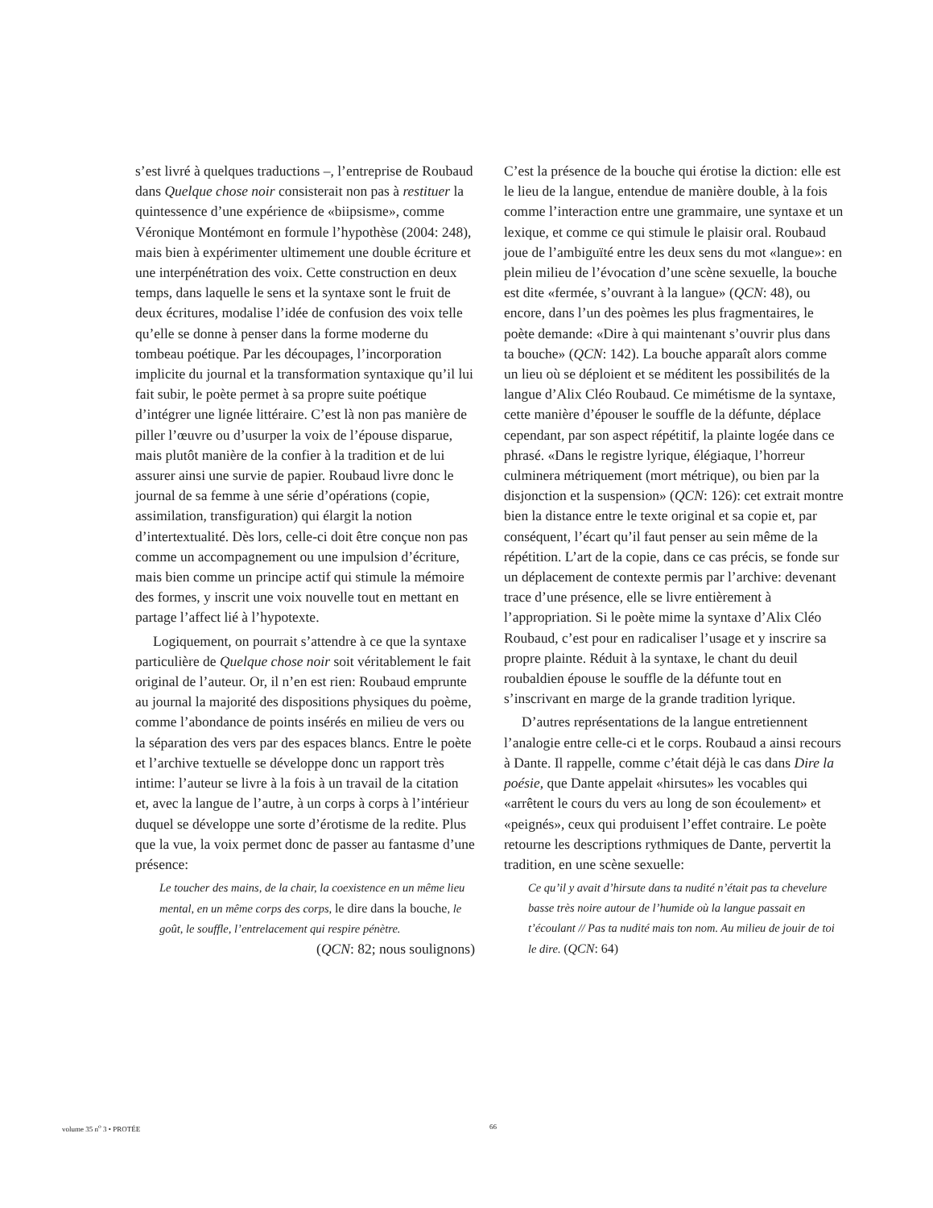s’est livré à quelques traductions –, l’entreprise de Roubaud dans Quelque chose noir consisterait non pas à restituer la quintessence d’une expérience de «biipsisme», comme Véronique Montémont en formule l’hypothèse (2004: 248), mais bien à expérimenter ultimement une double écriture et une interpénétration des voix. Cette construction en deux temps, dans laquelle le sens et la syntaxe sont le fruit de deux écritures, modalise l’idée de confusion des voix telle qu’elle se donne à penser dans la forme moderne du tombeau poétique. Par les découpages, l’incorporation implicite du journal et la transformation syntaxique qu’il lui fait subir, le poète permet à sa propre suite poétique d’intégrer une lignée littéraire. C’est là non pas manière de piller l’œuvre ou d’usurper la voix de l’épouse disparue, mais plutôt manière de la confier à la tradition et de lui assurer ainsi une survie de papier. Roubaud livre donc le journal de sa femme à une série d’opérations (copie, assimilation, transfiguration) qui élargit la notion d’intertextualité. Dès lors, celle-ci doit être conçue non pas comme un accompagnement ou une impulsion d’écriture, mais bien comme un principe actif qui stimule la mémoire des formes, y inscrit une voix nouvelle tout en mettant en partage l’affect lié à l’hypotexte.
Logiquement, on pourrait s’attendre à ce que la syntaxe particulière de Quelque chose noir soit véritablement le fait original de l’auteur. Or, il n’en est rien: Roubaud emprunte au journal la majorité des dispositions physiques du poème, comme l’abondance de points insérés en milieu de vers ou la séparation des vers par des espaces blancs. Entre le poète et l’archive textuelle se développe donc un rapport très intime: l’auteur se livre à la fois à un travail de la citation et, avec la langue de l’autre, à un corps à corps à l’intérieur duquel se développe une sorte d’érotisme de la redite. Plus que la vue, la voix permet donc de passer au fantasme d’une présence:
Le toucher des mains, de la chair, la coexistence en un même lieu mental, en un même corps des corps, le dire dans la bouche, le goût, le souffle, l’entrelacement qui respire pénètre.
(QCN: 82; nous soulignons)
C’est la présence de la bouche qui érotise la diction: elle est le lieu de la langue, entendue de manière double, à la fois comme l’interaction entre une grammaire, une syntaxe et un lexique, et comme ce qui stimule le plaisir oral. Roubaud joue de l’ambiguïté entre les deux sens du mot «langue»: en plein milieu de l’évocation d’une scène sexuelle, la bouche est dite «fermée, s’ouvrant à la langue» (QCN: 48), ou encore, dans l’un des poèmes les plus fragmentaires, le poète demande: «Dire à qui maintenant s’ouvrir plus dans ta bouche» (QCN: 142). La bouche apparaît alors comme un lieu où se déploient et se méditent les possibilités de la langue d’Alix Cléo Roubaud. Ce mimétisme de la syntaxe, cette manière d’épouser le souffle de la défunte, déplace cependant, par son aspect répétitif, la plainte logée dans ce phrasé. «Dans le registre lyrique, élégiaque, l’horreur culminera métriquement (mort métrique), ou bien par la disjonction et la suspension» (QCN: 126): cet extrait montre bien la distance entre le texte original et sa copie et, par conséquent, l’écart qu’il faut penser au sein même de la répétition. L’art de la copie, dans ce cas précis, se fonde sur un déplacement de contexte permis par l’archive: devenant trace d’une présence, elle se livre entièrement à l’appropriation. Si le poète mime la syntaxe d’Alix Cléo Roubaud, c’est pour en radicaliser l’usage et y inscrire sa propre plainte. Réduit à la syntaxe, le chant du deuil roubaldien épouse le souffle de la défunte tout en s’inscrivant en marge de la grande tradition lyrique.
D’autres représentations de la langue entretiennent l’analogie entre celle-ci et le corps. Roubaud a ainsi recours à Dante. Il rappelle, comme c’était déjà le cas dans Dire la poésie, que Dante appelait «hirsutes» les vocables qui «arrêtent le cours du vers au long de son écoulement» et «peignés», ceux qui produisent l’effet contraire. Le poète retourne les descriptions rythmiques de Dante, pervertit la tradition, en une scène sexuelle:
Ce qu’il y avait d’hirsute dans ta nudité n’était pas ta chevelure basse très noire autour de l’humide où la langue passait en t’écoulant // Pas ta nudité mais ton nom. Au milieu de jouir de toi le dire. (QCN: 64)
volume 35 n<sup>o</sup> 3 • PROTÉE 66